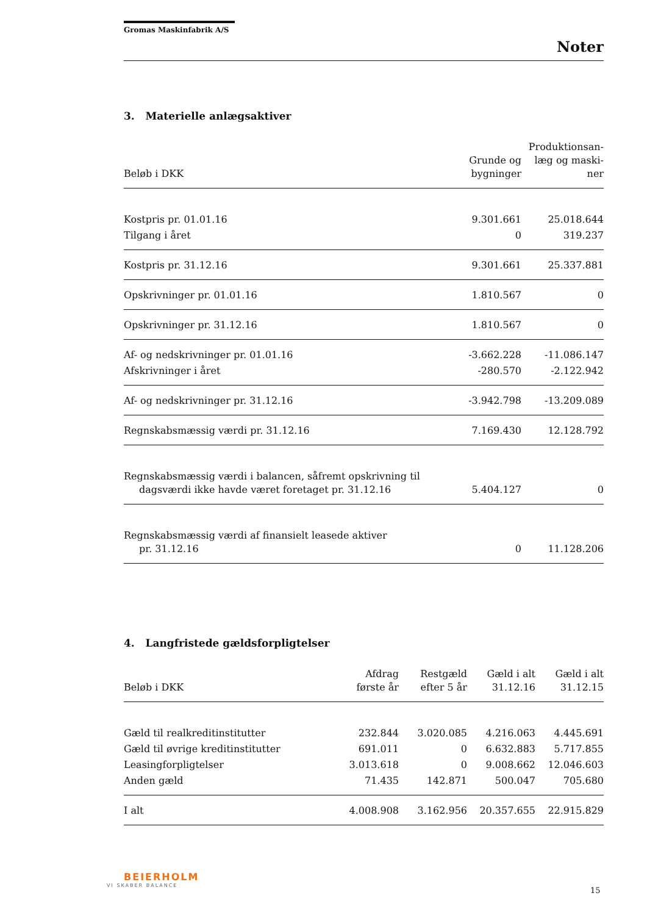Gromas Maskinfabrik A/S
Noter
3. Materielle anlægsaktiver
| Beløb i DKK | Grunde og bygninger | Produktionsan- læg og maski- ner |
| --- | --- | --- |
| Kostpris pr. 01.01.16 | 9.301.661 | 25.018.644 |
| Tilgang i året | 0 | 319.237 |
| Kostpris pr. 31.12.16 | 9.301.661 | 25.337.881 |
| Opskrivninger pr. 01.01.16 | 1.810.567 | 0 |
| Opskrivninger pr. 31.12.16 | 1.810.567 | 0 |
| Af- og nedskrivninger pr. 01.01.16 | -3.662.228 | -11.086.147 |
| Afskrivninger i året | -280.570 | -2.122.942 |
| Af- og nedskrivninger pr. 31.12.16 | -3.942.798 | -13.209.089 |
| Regnskabsmæssig værdi pr. 31.12.16 | 7.169.430 | 12.128.792 |
| Regnskabsmæssig værdi i balancen, såfremt opskrivning til dagsværdi ikke havde været foretaget pr. 31.12.16 | 5.404.127 | 0 |
| Regnskabsmæssig værdi af finansielt leasede aktiver pr. 31.12.16 | 0 | 11.128.206 |
4. Langfristede gældsforpligtelser
| Beløb i DKK | Afdrag første år | Restgæld efter 5 år | Gæld i alt 31.12.16 | Gæld i alt 31.12.15 |
| --- | --- | --- | --- | --- |
| Gæld til realkreditinstitutter | 232.844 | 3.020.085 | 4.216.063 | 4.445.691 |
| Gæld til øvrige kreditinstitutter | 691.011 | 0 | 6.632.883 | 5.717.855 |
| Leasingforpligtelser | 3.013.618 | 0 | 9.008.662 | 12.046.603 |
| Anden gæld | 71.435 | 142.871 | 500.047 | 705.680 |
| I alt | 4.008.908 | 3.162.956 | 20.357.655 | 22.915.829 |
BEIERHOLM
VI SKABER BALANCE
15